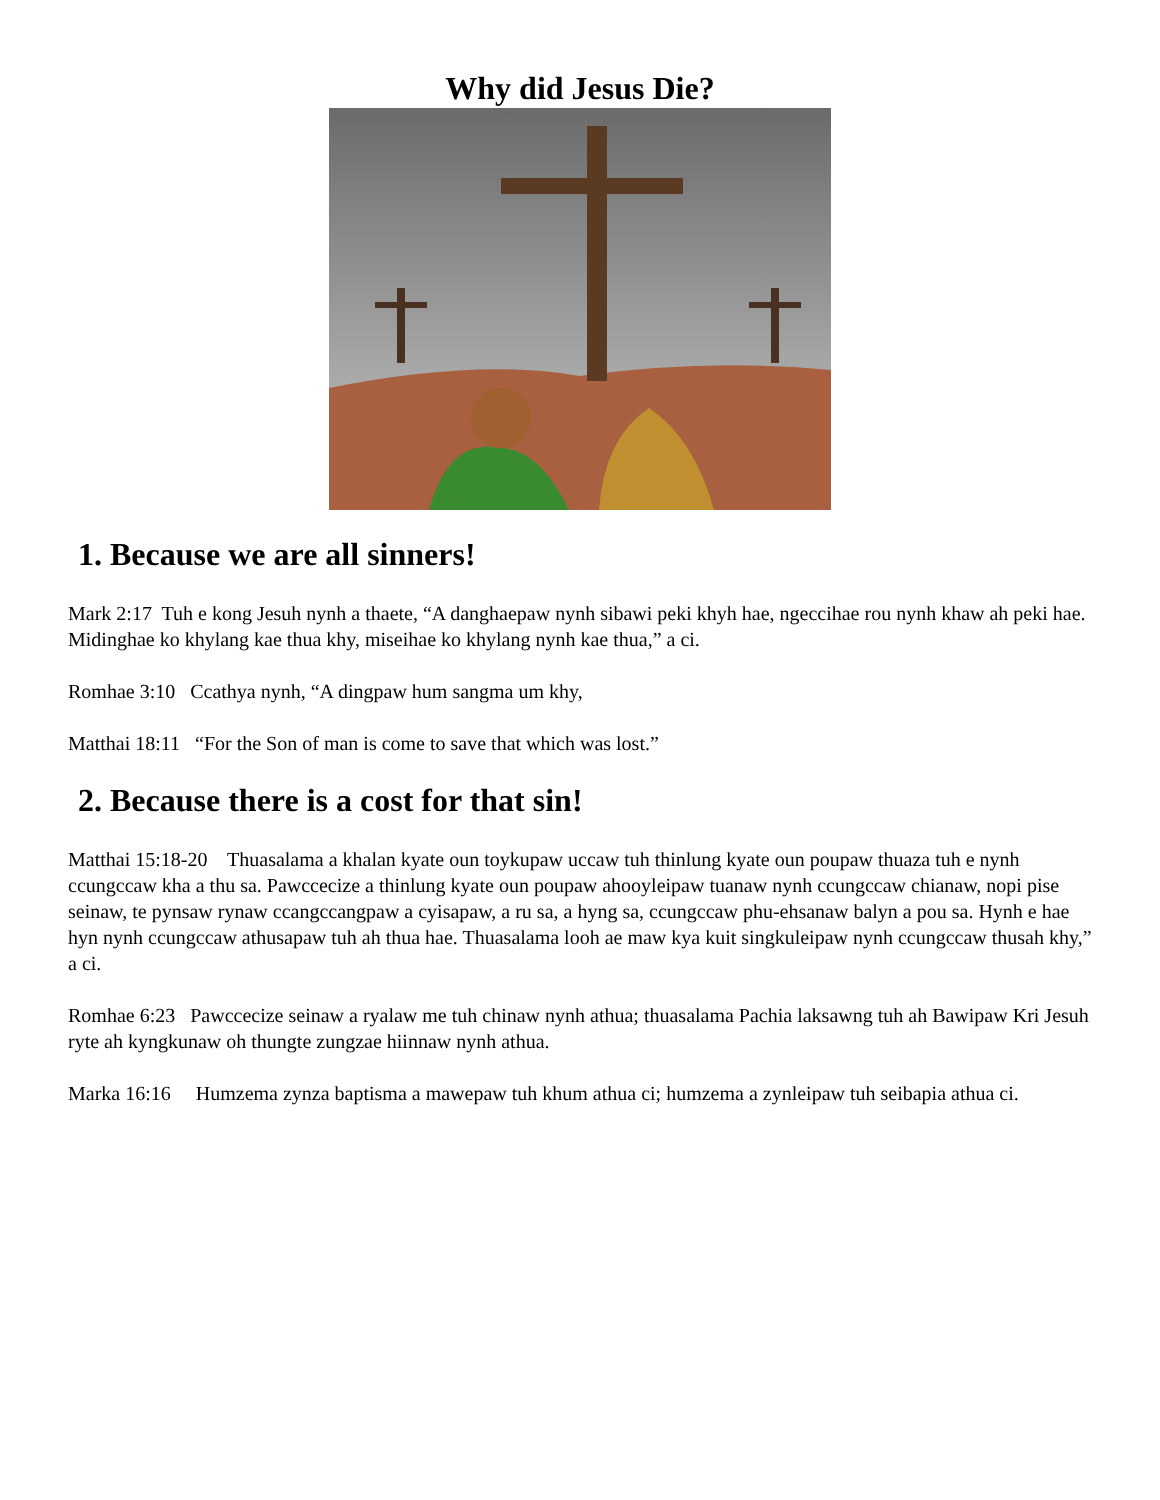Why did Jesus Die?
1. Because we are all sinners!
Mark 2:17 Tuh e kong Jesuh nynh a thaete, “A danghaepaw nynh sibawi peki khyh hae, ngeccihae rou nynh khaw ah peki hae. Midinghae ko khylang kae thua khy, miseihae ko khylang nynh kae thua,” a ci.
Romhae 3:10 Ccathya nynh, “A dingpaw hum sangma um khy,
Matthai 18:11 “For the Son of man is come to save that which was lost.”
2. Because there is a cost for that sin!
Matthai 15:18-20 Thuasalama a khalan kyate oun toykupaw uccaw tuh thinlung kyate oun poupaw thuaza tuh e nynh ccungccaw kha a thu sa. Pawccecize a thinlung kyate oun poupaw ahooyleipaw tuanaw nynh ccungccaw chianaw, nopi pise seinaw, te pynsaw rynaw ccangccangpaw a cyisapaw, a ru sa, a hyng sa, ccungccaw phu-ehsanaw balyn a pou sa. Hynh e hae hyn nynh ccungccaw athusapaw tuh ah thua hae. Thuasalama looh ae maw kya kuit singkuleipaw nynh ccungccaw thusah khy,” a ci.
Romhae 6:23 Pawccecize seinaw a ryalaw me tuh chinaw nynh athua; thuasalama Pachia laksawng tuh ah Bawipaw Kri Jesuh ryte ah kyngkunaw oh thungte zungzae hiinnaw nynh athua.
Marka 16:16 Humzema zynza baptisma a mawepaw tuh khum athua ci; humzema a zynleipaw tuh seibapia athua ci.